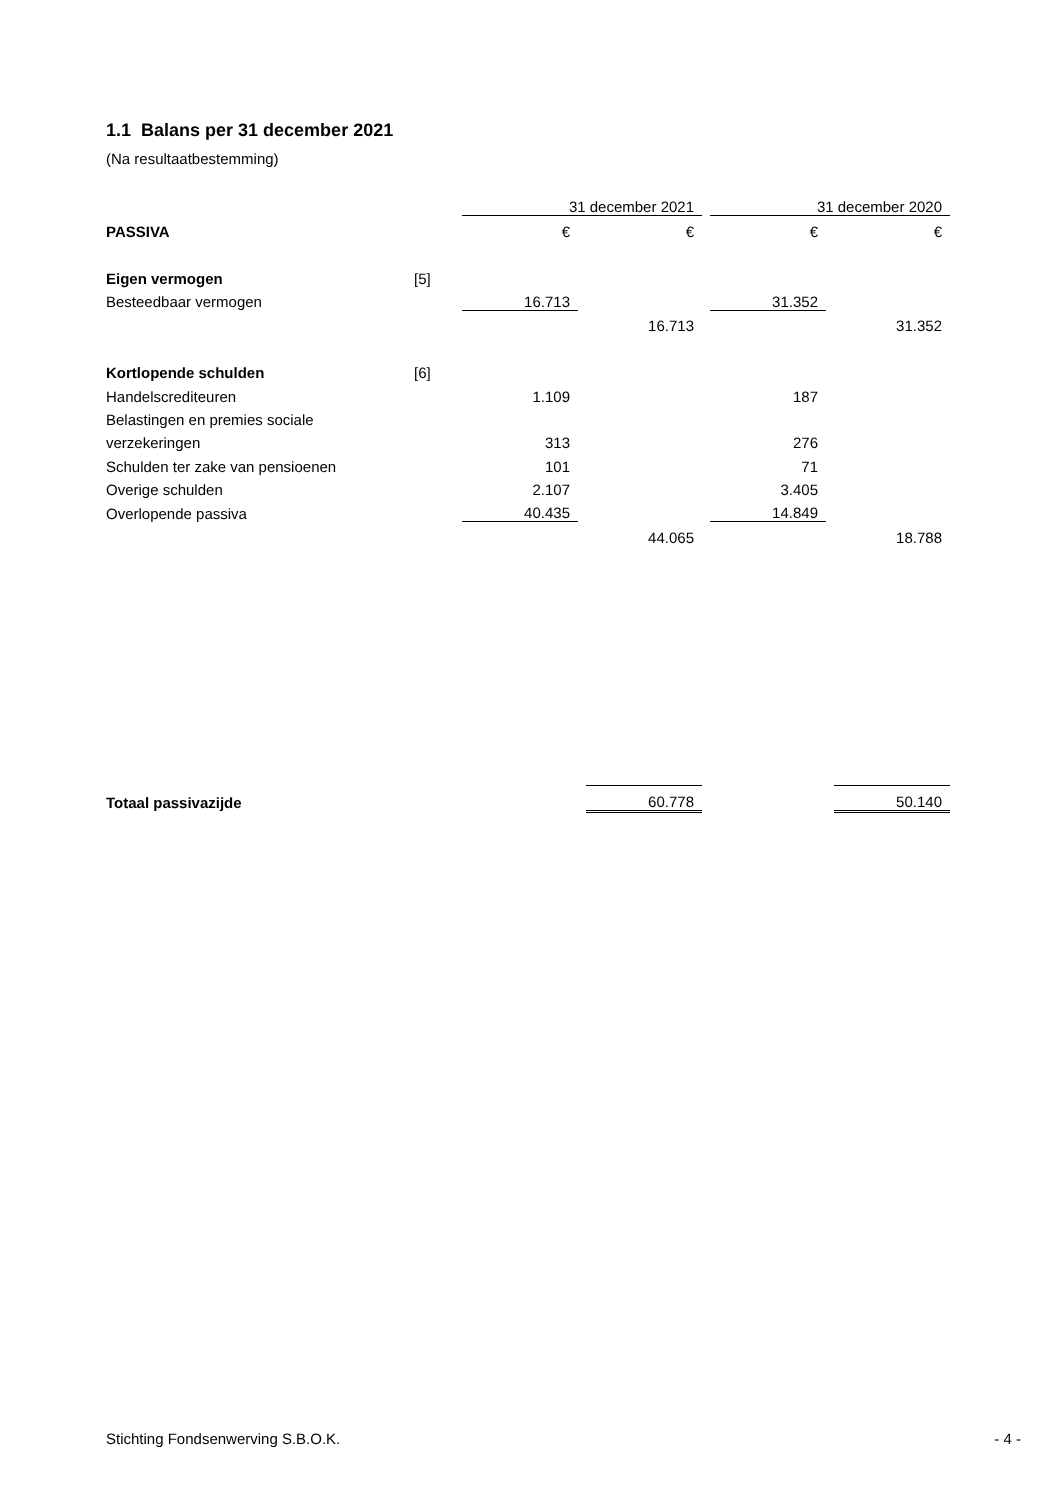1.1 Balans per 31 december 2021
(Na resultaatbestemming)
| | | 31 december 2021 | | | | 31 december 2020 | | |
| PASSIVA | | € | | € | | € | | € |
| Eigen vermogen | [5] | | | | | | | |
| Besteedbaar vermogen | | 16.713 | | | | 31.352 | | |
| | | | | 16.713 | | | | 31.352 |
| Kortlopende schulden | [6] | | | | | | | |
| Handelscrediteuren | | 1.109 | | | | 187 | | |
| Belastingen en premies sociale | | | | | | | | |
| verzekeringen | | 313 | | | | 276 | | |
| Schulden ter zake van pensioenen | | 101 | | | | 71 | | |
| Overige schulden | | 2.107 | | | | 3.405 | | |
| Overlopende passiva | | 40.435 | | | | 14.849 | | |
| | | | | 44.065 | | | | 18.788 |
| Totaal passivazijde | | | | 60.778 | | | | 50.140 |
Stichting Fondsenwerving S.B.O.K. - 4 -